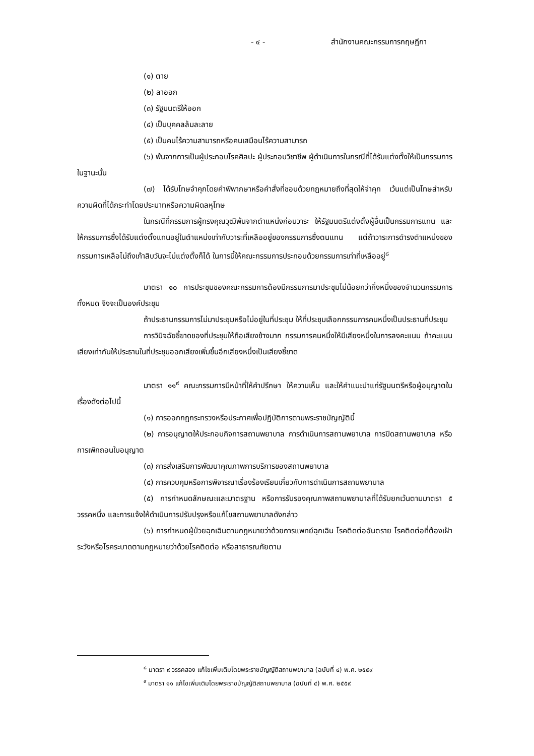- ๔ - สำนักงานคณะกรรมการกฤษฎีกา
(๑) ตาย
(๒) ลาออก
(๓) รัฐมนตรีให้ออก
(๔) เป็นบุคคลล้มละลาย
(๕) เป็นคนไร้ความสามารถหรือคนเสมือนไร้ความสามารถ
(๖) พ้นจากการเป็นผู้ประกอบโรคศิลปะ ผู้ประกอบวิชาชีพ ผู้ดำเนินการในกรณีที่ได้รับแต่งตั้งให้เป็นกรรมการในฐานะนั้น
(๗) ได้รับโทษจำคุกโดยคำพิพากษาหรือคำสั่งที่ชอบด้วยกฎหมายถึงที่สุดให้จำคุก เว้นแต่เป็นโทษสำหรับความผิดที่ได้กระทำโดยประมาทหรือความผิดลหุโทษ
ในกรณีที่กรรมการผู้ทรงคุณวุฒิพ้นจากตำแหน่งก่อนวาระ ให้รัฐมนตรีแต่งตั้งผู้อื่นเป็นกรรมการแทน และให้กรรมการซึ่งได้รับแต่งตั้งแทนอยู่ในตำแหน่งเท่ากับวาระที่เหลืออยู่ของกรรมการซึ่งตนแทน แต่ถ้าวาระการดำรงตำแหน่งของกรรมการเหลือไม่ถึงเก้าสิบวันจะไม่แต่งตั้งก็ได้ ในการนี้ให้คณะกรรมการประกอบด้วยกรรมการเท่าที่เหลืออยู่<sup>๘</sup>
มาตรา ๑๐ การประชุมของคณะกรรมการต้องมีกรรมการมาประชุมไม่น้อยกว่ากึ่งหนึ่งของจำนวนกรรมการทั้งหมด จึงจะเป็นองค์ประชุม
ถ้าประธานกรรมการไม่มาประชุมหรือไม่อยู่ในที่ประชุม ให้ที่ประชุมเลือกกรรมการคนหนึ่งเป็นประธานที่ประชุม
การวินิจฉัยชี้ขาดของที่ประชุมให้ถือเสียงข้างมาก กรรมการคนหนึ่งให้มีเสียงหนึ่งในการลงคะแนน ถ้าคะแนนเสียงเท่ากันให้ประธานในที่ประชุมออกเสียงเพิ่มขึ้นอีกเสียงหนึ่งเป็นเสียงชี้ขาด
มาตรา ๑๑<sup>๙</sup> คณะกรรมการมีหน้าที่ให้คำปรึกษา ให้ความเห็น และให้คำแนะนำแก่รัฐมนตรีหรือผู้อนุญาตในเรื่องดังต่อไปนี้
(๑) การออกกฎกระทรวงหรือประกาศเพื่อปฏิบัติการตามพระราชบัญญัตินี้
(๒) การอนุญาตให้ประกอบกิจการสถานพยาบาล การดำเนินการสถานพยาบาล การปิดสถานพยาบาล หรือการเพิกถอนใบอนุญาต
(๓) การส่งเสริมการพัฒนาคุณภาพการบริการของสถานพยาบาล
(๔) การควบคุมหรือการพิจารณาเรื่องร้องเรียนเกี่ยวกับการดำเนินการสถานพยาบาล
(๕) การกำหนดลักษณะและมาตรฐาน หรือการรับรองคุณภาพสถานพยาบาลที่ได้รับยกเว้นตามมาตรา ๕ วรรคหนึ่ง และการแจ้งให้ดำเนินการปรับปรุงหรือแก้ไขสถานพยาบาลดังกล่าว
(๖) การกำหนดผู้ป่วยฉุกเฉินตามกฎหมายว่าด้วยการแพทย์ฉุกเฉิน โรคติดต่ออันตราย โรคติดต่อที่ต้องเฝ้าระวังหรือโรคระบาดตามกฎหมายว่าด้วยโรคติดต่อ หรือสาธารณภัยตาม
<sup>๘</sup> มาตรา ๙ วรรคสอง แก้ไขเพิ่มเติมโดยพระราชบัญญัติสถานพยาบาล (ฉบับที่ ๔) พ.ศ. ๒๕๕๙
<sup>๙</sup> มาตรา ๑๑ แก้ไขเพิ่มเติมโดยพระราชบัญญัติสถานพยาบาล (ฉบับที่ ๔) พ.ศ. ๒๕๕๙